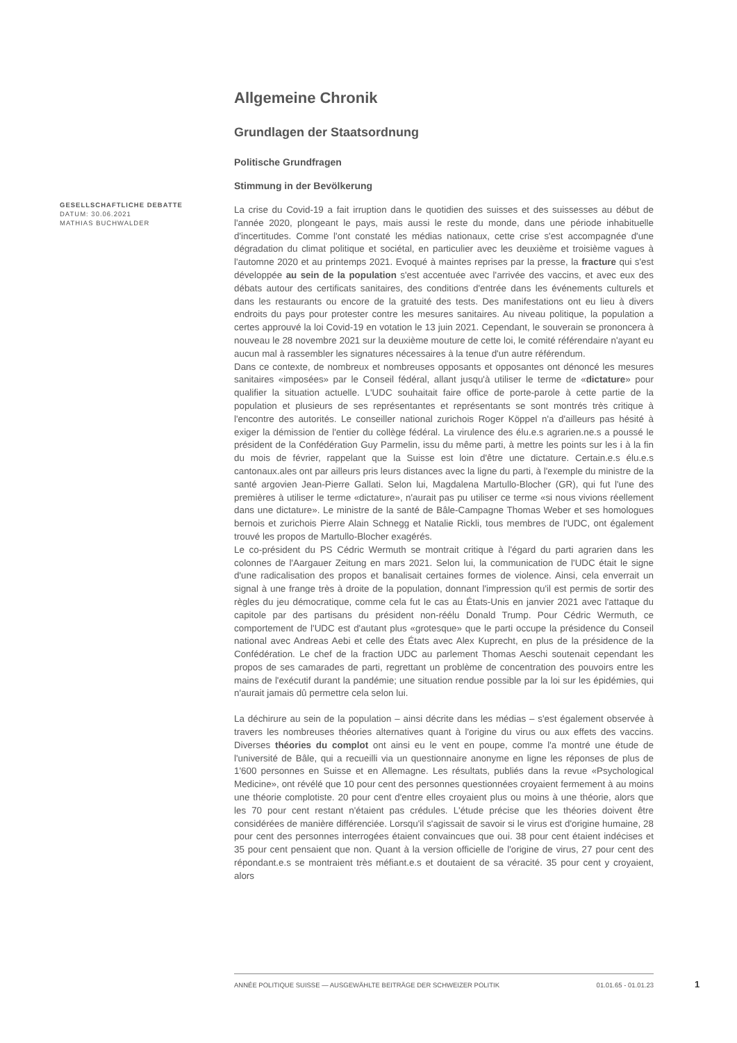Allgemeine Chronik
Grundlagen der Staatsordnung
Politische Grundfragen
Stimmung in der Bevölkerung
La crise du Covid-19 a fait irruption dans le quotidien des suisses et des suissesses au début de l'année 2020, plongeant le pays, mais aussi le reste du monde, dans une période inhabituelle d'incertitudes. Comme l'ont constaté les médias nationaux, cette crise s'est accompagnée d'une dégradation du climat politique et sociétal, en particulier avec les deuxième et troisième vagues à l'automne 2020 et au printemps 2021. Evoqué à maintes reprises par la presse, la fracture qui s'est développée au sein de la population s'est accentuée avec l'arrivée des vaccins, et avec eux des débats autour des certificats sanitaires, des conditions d'entrée dans les événements culturels et dans les restaurants ou encore de la gratuité des tests. Des manifestations ont eu lieu à divers endroits du pays pour protester contre les mesures sanitaires. Au niveau politique, la population a certes approuvé la loi Covid-19 en votation le 13 juin 2021. Cependant, le souverain se prononcera à nouveau le 28 novembre 2021 sur la deuxième mouture de cette loi, le comité référendaire n'ayant eu aucun mal à rassembler les signatures nécessaires à la tenue d'un autre référendum.
Dans ce contexte, de nombreux et nombreuses opposants et opposantes ont dénoncé les mesures sanitaires «imposées» par le Conseil fédéral, allant jusqu'à utiliser le terme de «dictature» pour qualifier la situation actuelle. L'UDC souhaitait faire office de porte-parole à cette partie de la population et plusieurs de ses représentantes et représentants se sont montrés très critique à l'encontre des autorités. Le conseiller national zurichois Roger Köppel n'a d'ailleurs pas hésité à exiger la démission de l'entier du collège fédéral. La virulence des élu.e.s agrarien.ne.s a poussé le président de la Confédération Guy Parmelin, issu du même parti, à mettre les points sur les i à la fin du mois de février, rappelant que la Suisse est loin d'être une dictature. Certain.e.s élu.e.s cantonaux.ales ont par ailleurs pris leurs distances avec la ligne du parti, à l'exemple du ministre de la santé argovien Jean-Pierre Gallati. Selon lui, Magdalena Martullo-Blocher (GR), qui fut l'une des premières à utiliser le terme «dictature», n'aurait pas pu utiliser ce terme «si nous vivions réellement dans une dictature». Le ministre de la santé de Bâle-Campagne Thomas Weber et ses homologues bernois et zurichois Pierre Alain Schnegg et Natalie Rickli, tous membres de l'UDC, ont également trouvé les propos de Martullo-Blocher exagérés.
Le co-président du PS Cédric Wermuth se montrait critique à l'égard du parti agrarien dans les colonnes de l'Aargauer Zeitung en mars 2021. Selon lui, la communication de l'UDC était le signe d'une radicalisation des propos et banalisait certaines formes de violence. Ainsi, cela enverrait un signal à une frange très à droite de la population, donnant l'impression qu'il est permis de sortir des règles du jeu démocratique, comme cela fut le cas au États-Unis en janvier 2021 avec l'attaque du capitole par des partisans du président non-réélu Donald Trump. Pour Cédric Wermuth, ce comportement de l'UDC est d'autant plus «grotesque» que le parti occupe la présidence du Conseil national avec Andreas Aebi et celle des États avec Alex Kuprecht, en plus de la présidence de la Confédération. Le chef de la fraction UDC au parlement Thomas Aeschi soutenait cependant les propos de ses camarades de parti, regrettant un problème de concentration des pouvoirs entre les mains de l'exécutif durant la pandémie; une situation rendue possible par la loi sur les épidémies, qui n'aurait jamais dû permettre cela selon lui.
La déchirure au sein de la population – ainsi décrite dans les médias – s'est également observée à travers les nombreuses théories alternatives quant à l'origine du virus ou aux effets des vaccins. Diverses théories du complot ont ainsi eu le vent en poupe, comme l'a montré une étude de l'université de Bâle, qui a recueilli via un questionnaire anonyme en ligne les réponses de plus de 1'600 personnes en Suisse et en Allemagne. Les résultats, publiés dans la revue «Psychological Medicine», ont révélé que 10 pour cent des personnes questionnées croyaient fermement à au moins une théorie complotiste. 20 pour cent d'entre elles croyaient plus ou moins à une théorie, alors que les 70 pour cent restant n'étaient pas crédules. L'étude précise que les théories doivent être considérées de manière différenciée. Lorsqu'il s'agissait de savoir si le virus est d'origine humaine, 28 pour cent des personnes interrogées étaient convaincues que oui. 38 pour cent étaient indécises et 35 pour cent pensaient que non. Quant à la version officielle de l'origine de virus, 27 pour cent des répondant.e.s se montraient très méfiant.e.s et doutaient de sa véracité. 35 pour cent y croyaient, alors
GESELLSCHAFTLICHE DEBATTE
DATUM: 30.06.2021
MATHIAS BUCHWALDER
ANNÉE POLITIQUE SUISSE — AUSGEWÄHLTE BEITRÄGE DER SCHWEIZER POLITIK 01.01.65 - 01.01.23
1